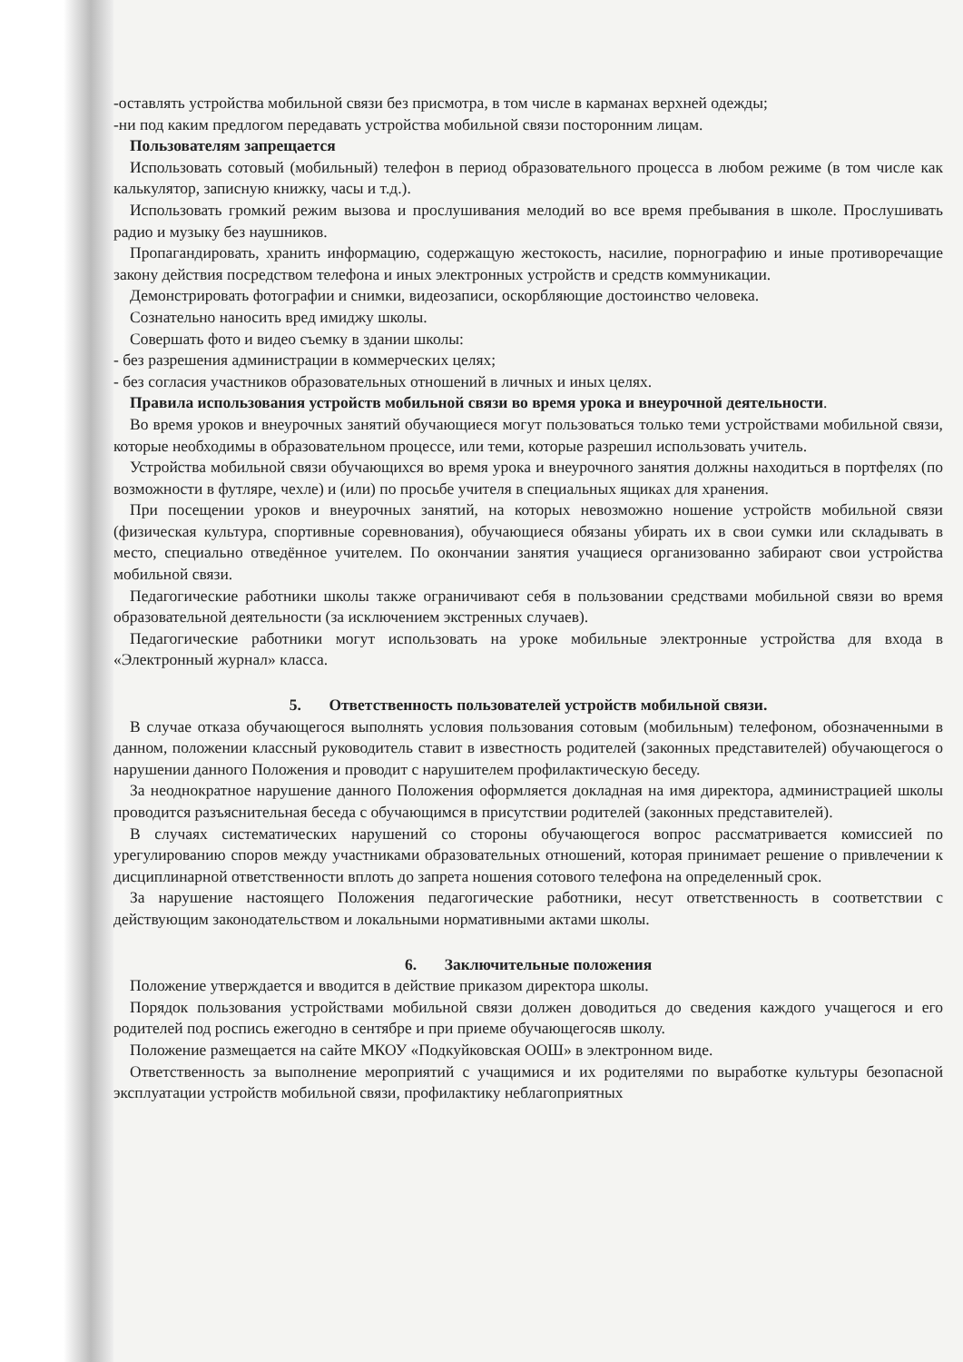-оставлять устройства мобильной связи без присмотра, в том числе в карманах верхней одежды;
-ни под каким предлогом передавать устройства мобильной связи посторонним лицам.
Пользователям запрещается
Использовать сотовый (мобильный) телефон в период образовательного процесса в любом режиме (в том числе как калькулятор, записную книжку, часы и т.д.).
Использовать громкий режим вызова и прослушивания мелодий во все время пребывания в школе. Прослушивать радио и музыку без наушников.
Пропагандировать, хранить информацию, содержащую жестокость, насилие, порнографию и иные противоречащие закону действия посредством телефона и иных электронных устройств и средств коммуникации.
Демонстрировать фотографии и снимки, видеозаписи, оскорбляющие достоинство человека.
Сознательно наносить вред имиджу школы.
Совершать фото и видео съемку в здании школы:
- без разрешения администрации в коммерческих целях;
- без согласия участников образовательных отношений в личных и иных целях.
Правила использования устройств мобильной связи во время урока и внеурочной деятельности.
Во время уроков и внеурочных занятий обучающиеся могут пользоваться только теми устройствами мобильной связи, которые необходимы в образовательном процессе, или теми, которые разрешил использовать учитель.
Устройства мобильной связи обучающихся во время урока и внеурочного занятия должны находиться в портфелях (по возможности в футляре, чехле) и (или) по просьбе учителя в специальных ящиках для хранения.
При посещении уроков и внеурочных занятий, на которых невозможно ношение устройств мобильной связи (физическая культура, спортивные соревнования), обучающиеся обязаны убирать их в свои сумки или складывать в место, специально отведённое учителем. По окончании занятия учащиеся организованно забирают свои устройства мобильной связи.
Педагогические работники школы также ограничивают себя в пользовании средствами мобильной связи во время образовательной деятельности (за исключением экстренных случаев).
Педагогические работники могут использовать на уроке мобильные электронные устройства для входа в «Электронный журнал» класса.
5. Ответственность пользователей устройств мобильной связи.
В случае отказа обучающегося выполнять условия пользования сотовым (мобильным) телефоном, обозначенными в данном, положении классный руководитель ставит в известность родителей (законных представителей) обучающегося о нарушении данного Положения и проводит с нарушителем профилактическую беседу.
За неоднократное нарушение данного Положения оформляется докладная на имя директора, администрацией школы проводится разъяснительная беседа с обучающимся в присутствии родителей (законных представителей).
В случаях систематических нарушений со стороны обучающегося вопрос рассматривается комиссией по урегулированию споров между участниками образовательных отношений, которая принимает решение о привлечении к дисциплинарной ответственности вплоть до запрета ношения сотового телефона на определенный срок.
За нарушение настоящего Положения педагогические работники, несут ответственность в соответствии с действующим законодательством и локальными нормативными актами школы.
6. Заключительные положения
Положение утверждается и вводится в действие приказом директора школы.
Порядок пользования устройствами мобильной связи должен доводиться до сведения каждого учащегося и его родителей под роспись ежегодно в сентябре и при приеме обучающегосяв школу.
Положение размещается на сайте МКОУ «Подкуйковская ООШ» в электронном виде.
Ответственность за выполнение мероприятий с учащимися и их родителями по выработке культуры безопасной эксплуатации устройств мобильной связи, профилактику неблагоприятных